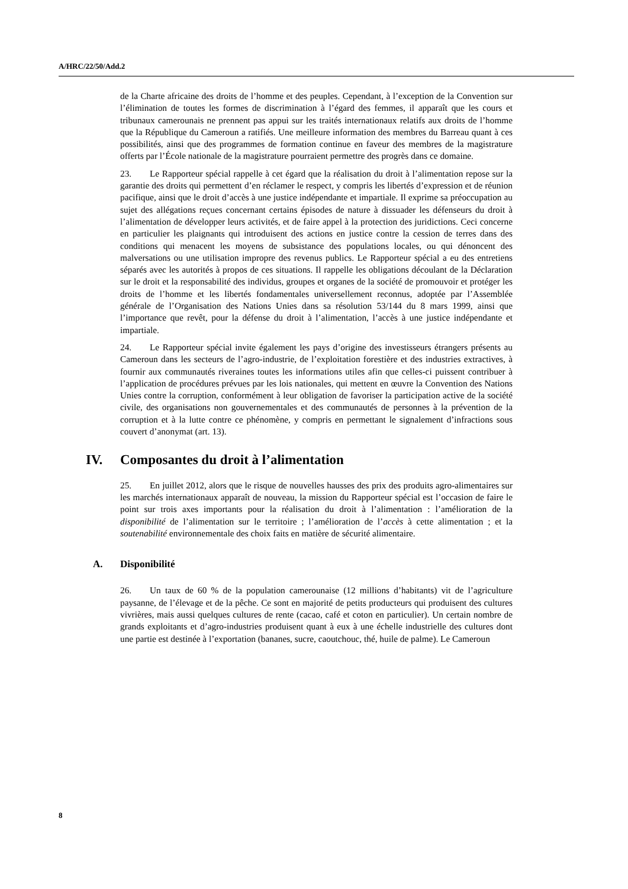A/HRC/22/50/Add.2
de la Charte africaine des droits de l’homme et des peuples. Cependant, à l’exception de la Convention sur l’élimination de toutes les formes de discrimination à l’égard des femmes, il apparaît que les cours et tribunaux camerounais ne prennent pas appui sur les traités internationaux relatifs aux droits de l’homme que la République du Cameroun a ratifiés. Une meilleure information des membres du Barreau quant à ces possibilités, ainsi que des programmes de formation continue en faveur des membres de la magistrature offerts par l’École nationale de la magistrature pourraient permettre des progrès dans ce domaine.
23. Le Rapporteur spécial rappelle à cet égard que la réalisation du droit à l’alimentation repose sur la garantie des droits qui permettent d’en réclamer le respect, y compris les libertés d’expression et de réunion pacifique, ainsi que le droit d’accès à une justice indépendante et impartiale. Il exprime sa préoccupation au sujet des allégations reçues concernant certains épisodes de nature à dissuader les défenseurs du droit à l’alimentation de développer leurs activités, et de faire appel à la protection des juridictions. Ceci concerne en particulier les plaignants qui introduisent des actions en justice contre la cession de terres dans des conditions qui menacent les moyens de subsistance des populations locales, ou qui dénoncent des malversations ou une utilisation impropre des revenus publics. Le Rapporteur spécial a eu des entretiens séparés avec les autorités à propos de ces situations. Il rappelle les obligations découlant de la Déclaration sur le droit et la responsabilité des individus, groupes et organes de la société de promouvoir et protéger les droits de l’homme et les libertés fondamentales universellement reconnus, adoptée par l’Assemblée générale de l’Organisation des Nations Unies dans sa résolution 53/144 du 8 mars 1999, ainsi que l’importance que revêt, pour la défense du droit à l’alimentation, l’accès à une justice indépendante et impartiale.
24. Le Rapporteur spécial invite également les pays d’origine des investisseurs étrangers présents au Cameroun dans les secteurs de l’agro-industrie, de l’exploitation forestière et des industries extractives, à fournir aux communautés riveraines toutes les informations utiles afin que celles-ci puissent contribuer à l’application de procédures prévues par les lois nationales, qui mettent en œuvre la Convention des Nations Unies contre la corruption, conformément à leur obligation de favoriser la participation active de la société civile, des organisations non gouvernementales et des communautés de personnes à la prévention de la corruption et à la lutte contre ce phénomène, y compris en permettant le signalement d’infractions sous couvert d’anonymat (art. 13).
IV. Composantes du droit à l’alimentation
25. En juillet 2012, alors que le risque de nouvelles hausses des prix des produits agro-alimentaires sur les marchés internationaux apparaît de nouveau, la mission du Rapporteur spécial est l’occasion de faire le point sur trois axes importants pour la réalisation du droit à l’alimentation : l’amélioration de la disponibilité de l’alimentation sur le territoire ; l’amélioration de l’accès à cette alimentation ; et la soutenabilité environnementale des choix faits en matière de sécurité alimentaire.
A. Disponibilité
26. Un taux de 60 % de la population camerounaise (12 millions d’habitants) vit de l’agriculture paysanne, de l’élevage et de la pêche. Ce sont en majorité de petits producteurs qui produisent des cultures vivrières, mais aussi quelques cultures de rente (cacao, café et coton en particulier). Un certain nombre de grands exploitants et d’agro-industries produisent quant à eux à une échelle industrielle des cultures dont une partie est destinée à l’exportation (bananes, sucre, caoutchouc, thé, huile de palme). Le Cameroun
8